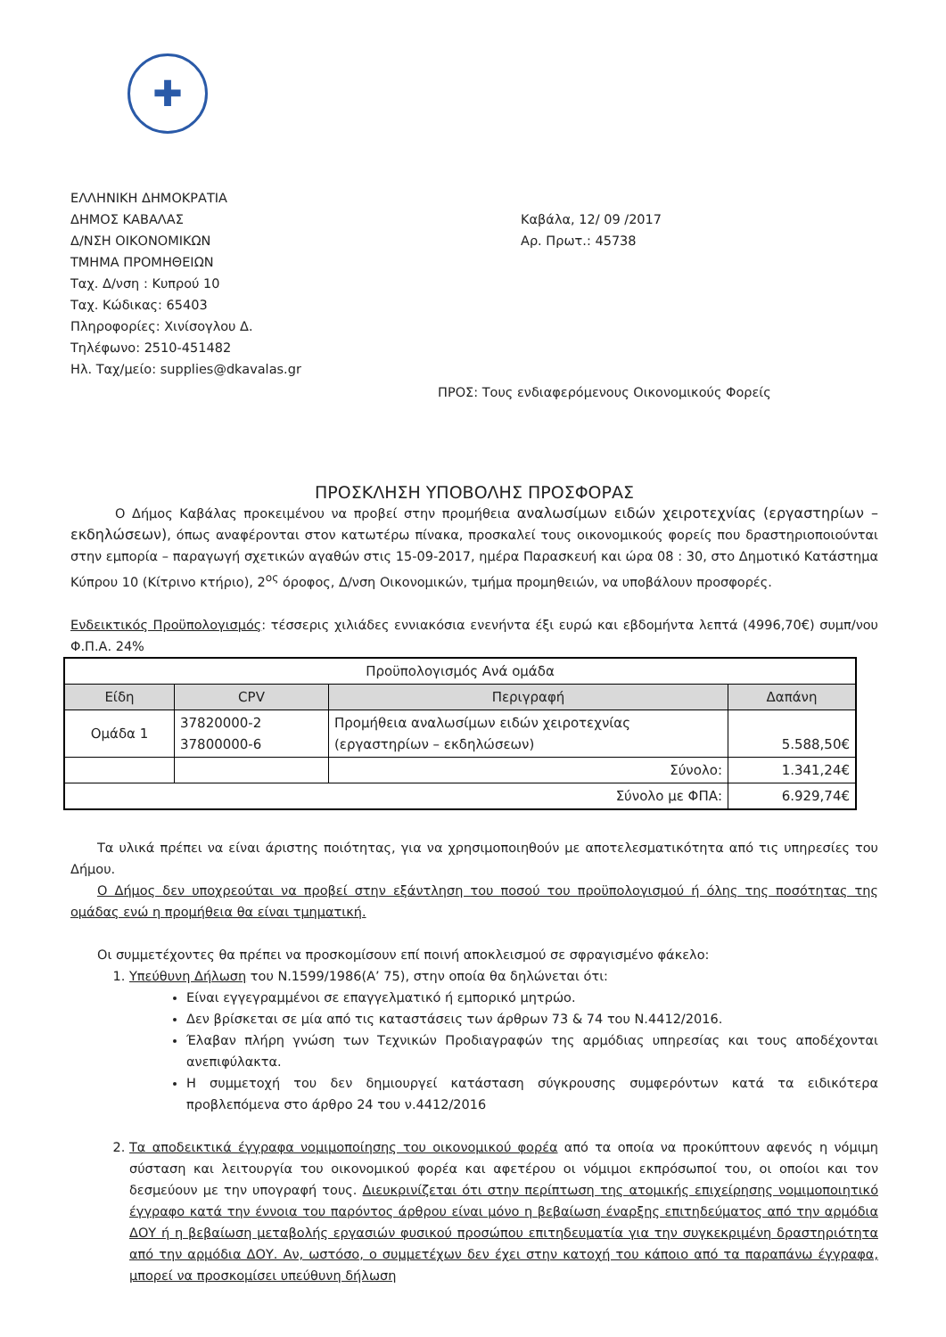✚
ΕΛΛΗΝΙΚΗ ΔΗΜΟΚΡΑΤΙΑ
ΔΗΜΟΣ ΚΑΒΑΛΑΣ
Δ/ΝΣΗ ΟΙΚΟΝΟΜΙΚΩΝ
ΤΜΗΜΑ ΠΡΟΜΗΘΕΙΩΝ
Ταχ. Δ/νση : Κυπρού 10
Ταχ. Κώδικας: 65403
Πληροφορίες: Χινίσογλου Δ.
Τηλέφωνο: 2510-451482
Ηλ. Ταχ/μείο: supplies@dkavalas.gr
Καβάλα, 12/ 09 /2017
Αρ. Πρωτ.: 45738
ΠΡΟΣ: Τους ενδιαφερόμενους Οικονομικούς Φορείς
ΠΡΟΣΚΛΗΣΗ ΥΠΟΒΟΛΗΣ ΠΡΟΣΦΟΡΑΣ
Ο Δήμος Καβάλας προκειμένου να προβεί στην προμήθεια αναλωσίμων ειδών χειροτεχνίας (εργαστηρίων – εκδηλώσεων), όπως αναφέρονται στον κατωτέρω πίνακα, προσκαλεί τους οικονομικούς φορείς που δραστηριοποιούνται στην εμπορία – παραγωγή σχετικών αγαθών στις 15-09-2017, ημέρα Παρασκευή και ώρα 08 : 30, στο Δημοτικό Κατάστημα Κύπρου 10 (Κίτρινο κτήριο), 2<sup>ος</sup> όροφος, Δ/νση Οικονομικών, τμήμα προμηθειών, να υποβάλουν προσφορές.
Ενδεικτικός Προϋπολογισμός: τέσσερις χιλιάδες εννιακόσια ενενήντα έξι ευρώ και εβδομήντα λεπτά (4996,70€) συμπ/νου Φ.Π.Α. 24%
| Προϋπολογισμός Ανά ομάδα | | | |
| Είδη | CPV | Περιγραφή | Δαπάνη |
| Ομάδα 1 | 37820000-2 37800000-6 | Προμήθεια αναλωσίμων ειδών χειροτεχνίας (εργαστηρίων – εκδηλώσεων) | 5.588,50€ |
| | | Σύνολο: | 1.341,24€ |
| Σύνολο με ΦΠΑ: | | | 6.929,74€ |
Τα υλικά πρέπει να είναι άριστης ποιότητας, για να χρησιμοποιηθούν με αποτελεσματικότητα από τις υπηρεσίες του Δήμου.
Ο Δήμος δεν υποχρεούται να προβεί στην εξάντληση του ποσού του προϋπολογισμού ή όλης της ποσότητας της ομάδας ενώ η προμήθεια θα είναι τμηματική.
Οι συμμετέχοντες θα πρέπει να προσκομίσουν επί ποινή αποκλεισμού σε σφραγισμένο φάκελο:
1. Υπεύθυνη Δήλωση του Ν.1599/1986(Α’ 75), στην οποία θα δηλώνεται ότι:
Είναι εγγεγραμμένοι σε επαγγελματικό ή εμπορικό μητρώο.
Δεν βρίσκεται σε μία από τις καταστάσεις των άρθρων 73 & 74 του Ν.4412/2016.
Έλαβαν πλήρη γνώση των Τεχνικών Προδιαγραφών της αρμόδιας υπηρεσίας και τους αποδέχονται ανεπιφύλακτα.
Η συμμετοχή του δεν δημιουργεί κατάσταση σύγκρουσης συμφερόντων κατά τα ειδικότερα προβλεπόμενα στο άρθρο 24 του ν.4412/2016
2. Τα αποδεικτικά έγγραφα νομιμοποίησης του οικονομικού φορέα από τα οποία να προκύπτουν αφενός η νόμιμη σύσταση και λειτουργία του οικονομικού φορέα και αφετέρου οι νόμιμοι εκπρόσωποί του, οι οποίοι και τον δεσμεύουν με την υπογραφή τους. Διευκρινίζεται ότι στην περίπτωση της ατομικής επιχείρησης νομιμοποιητικό έγγραφο κατά την έννοια του παρόντος άρθρου είναι μόνο η βεβαίωση έναρξης επιτηδεύματος από την αρμόδια ΔΟΥ ή η βεβαίωση μεταβολής εργασιών φυσικού προσώπου επιτηδευματία για την συγκεκριμένη δραστηριότητα από την αρμόδια ΔΟΥ. Αν, ωστόσο, ο συμμετέχων δεν έχει στην κατοχή του κάποιο από τα παραπάνω έγγραφα, μπορεί να προσκομίσει υπεύθυνη δήλωση